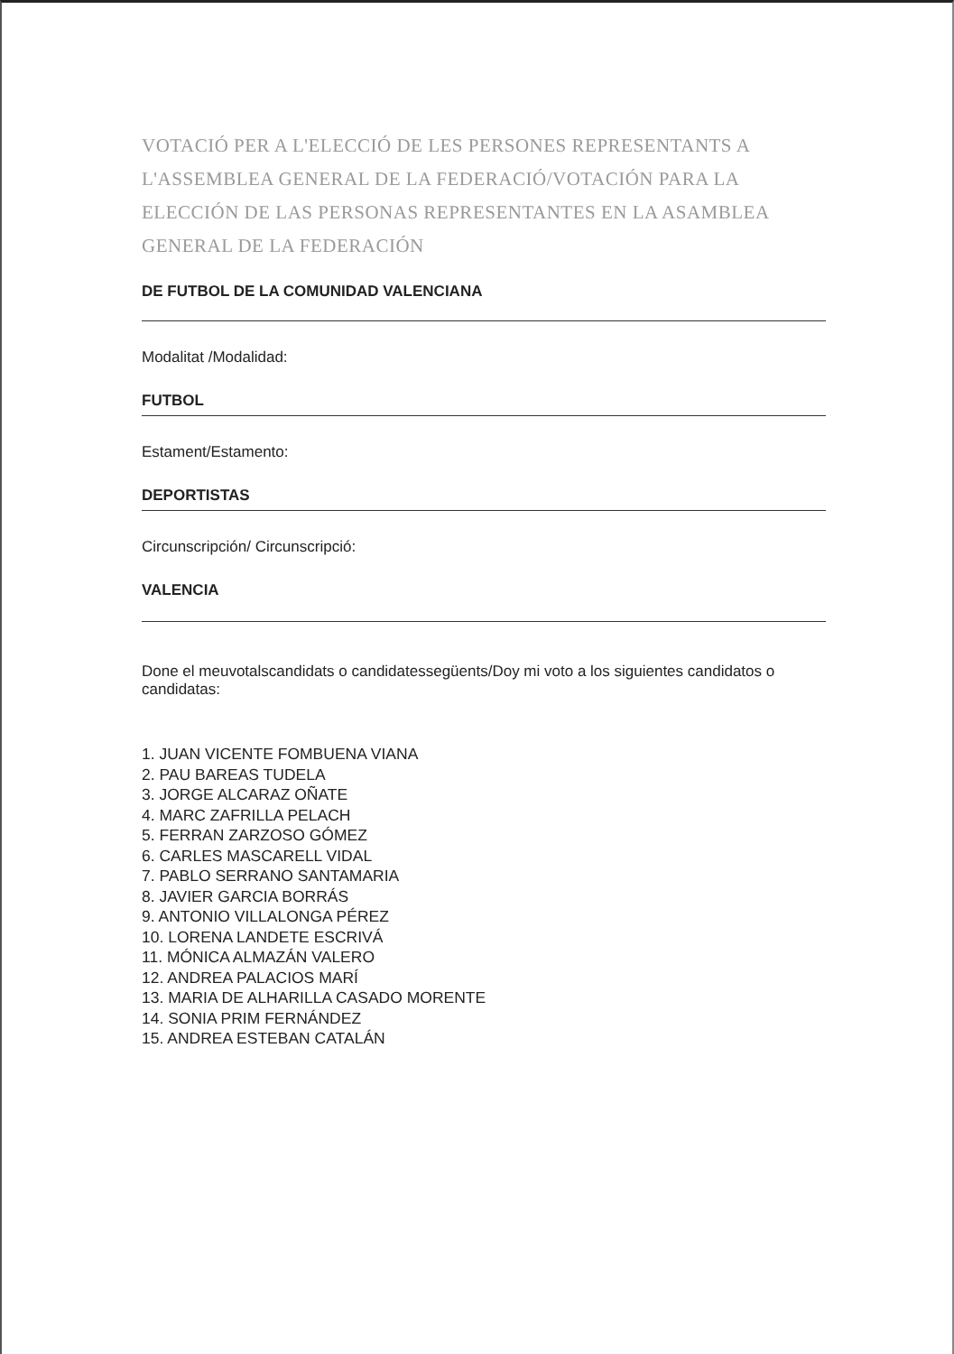VOTACIÓ PER A L'ELECCIÓ DE LES PERSONES REPRESENTANTS A L'ASSEMBLEA GENERAL DE LA FEDERACIÓ/VOTACIÓN PARA LA ELECCIÓN DE LAS PERSONAS REPRESENTANTES EN LA ASAMBLEA GENERAL DE LA FEDERACIÓN
DE FUTBOL DE LA COMUNIDAD VALENCIANA
Modalitat /Modalidad:
FUTBOL
Estament/Estamento:
DEPORTISTAS
Circunscripción/ Circunscripció:
VALENCIA
Done el meuvotalscandidats o candidatessegüents/Doy mi voto a los siguientes candidatos o candidatas:
1. JUAN VICENTE FOMBUENA VIANA
2. PAU BAREAS TUDELA
3. JORGE ALCARAZ OÑATE
4. MARC ZAFRILLA PELACH
5. FERRAN ZARZOSO GÓMEZ
6. CARLES MASCARELL VIDAL
7. PABLO SERRANO SANTAMARIA
8. JAVIER GARCIA BORRÁS
9. ANTONIO VILLALONGA PÉREZ
10. LORENA LANDETE ESCRIVÁ
11. MÓNICA ALMAZÁN VALERO
12. ANDREA PALACIOS MARÍ
13. MARIA DE ALHARILLA CASADO MORENTE
14. SONIA PRIM FERNÁNDEZ
15. ANDREA ESTEBAN CATALÁN